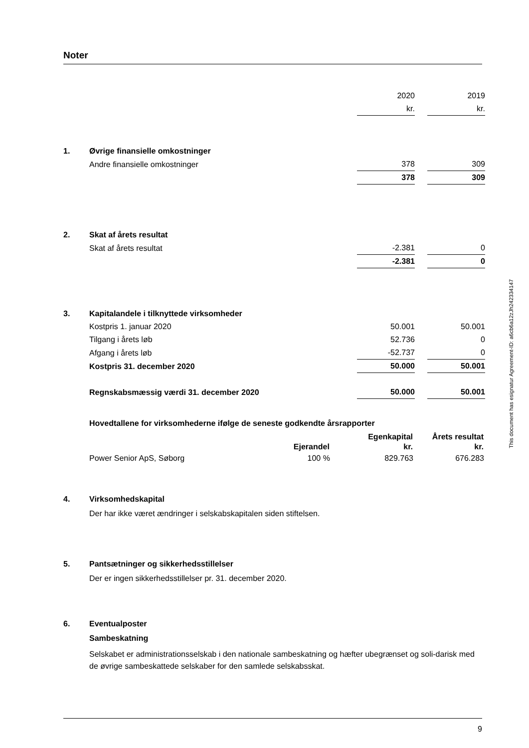Noter
| | | 2020 | | 2019 |
| | | kr. | | kr. |
| 1. | Øvrige finansielle omkostninger | | | |
| | Andre finansielle omkostninger | 378 | | 309 |
| | | 378 | | 309 |
| 2. | Skat af årets resultat | | | |
| | Skat af årets resultat | -2.381 | | 0 |
| | | -2.381 | | 0 |
| 3. | Kapitalandele i tilknyttede virksomheder | | | |
| | Kostpris 1. januar 2020 | 50.001 | | 50.001 |
| | Tilgang i årets løb | 52.736 | | 0 |
| | Afgang i årets løb | -52.737 | | 0 |
| | Kostpris 31. december 2020 | 50.000 | | 50.001 |
| | Regnskabsmæssig værdi 31. december 2020 | 50.000 | | 50.001 |
Hovedtallene for virksomhederne ifølge de seneste godkendte årsrapporter
| | | Egenkapital | Årets resultat |
| --- | --- | --- | --- |
| | Ejerandel | kr. | kr. |
| Power Senior ApS, Søborg | 100 % | 829.763 | 676.283 |
4. Virksomhedskapital
Der har ikke været ændringer i selskabskapitalen siden stiftelsen.
5. Pantsætninger og sikkerhedsstillelser
Der er ingen sikkerhedsstillelser pr. 31. december 2020.
6. Eventualposter
Sambeskatning
Selskabet er administrationsselskab i den nationale sambeskatning og hæfter ubegrænset og soli-darisk med de øvrige sambeskattede selskaber for den samlede selskabsskat.
This document has esignatur Agreement-ID: a6cb6a12zJh242334147
9